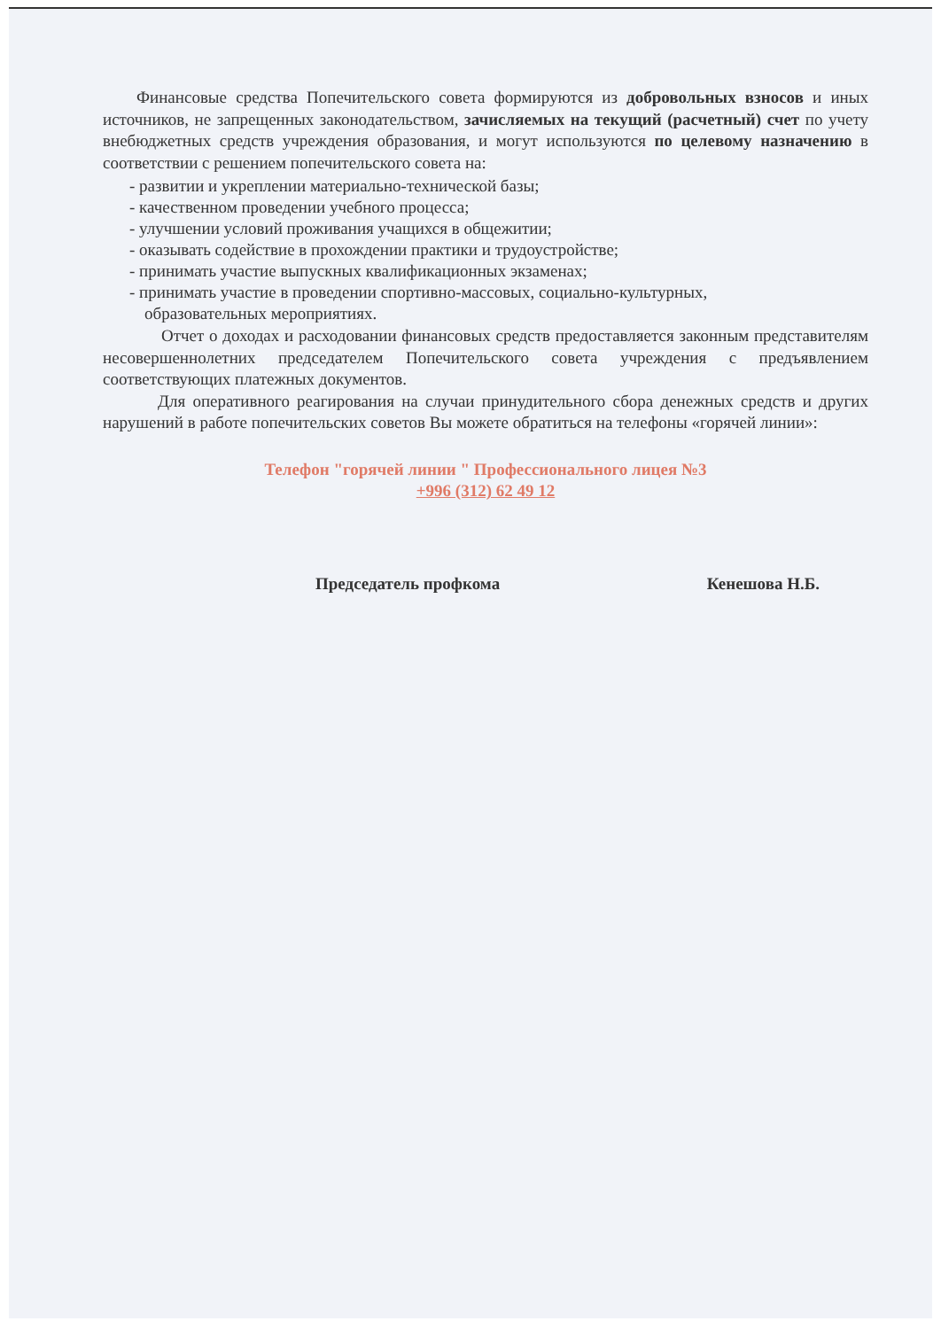Финансовые средства Попечительского совета формируются из добровольных взносов и иных источников, не запрещенных законодательством, зачисляемых на текущий (расчетный) счет по учету внебюджетных средств учреждения образования, и могут используются по целевому назначению в соответствии с решением попечительского совета на:
- развитии и укреплении материально-технической базы;
- качественном проведении учебного процесса;
- улучшении условий проживания учащихся в общежитии;
- оказывать содействие в прохождении практики и трудоустройстве;
- принимать участие выпускных квалификационных экзаменах;
- принимать участие в проведении спортивно-массовых, социально-культурных,
образовательных мероприятиях.
Отчет о доходах и расходовании финансовых средств предоставляется законным представителям несовершеннолетних председателем Попечительского совета учреждения с предъявлением соответствующих платежных документов.
Для оперативного реагирования на случаи принудительного сбора денежных средств и других нарушений в работе попечительских советов Вы можете обратиться на телефоны «горячей линии»:
Телефон "горячей линии " Профессионального лицея №3
+996 (312) 62 49 12
Председатель профкома Кенешова Н.Б.